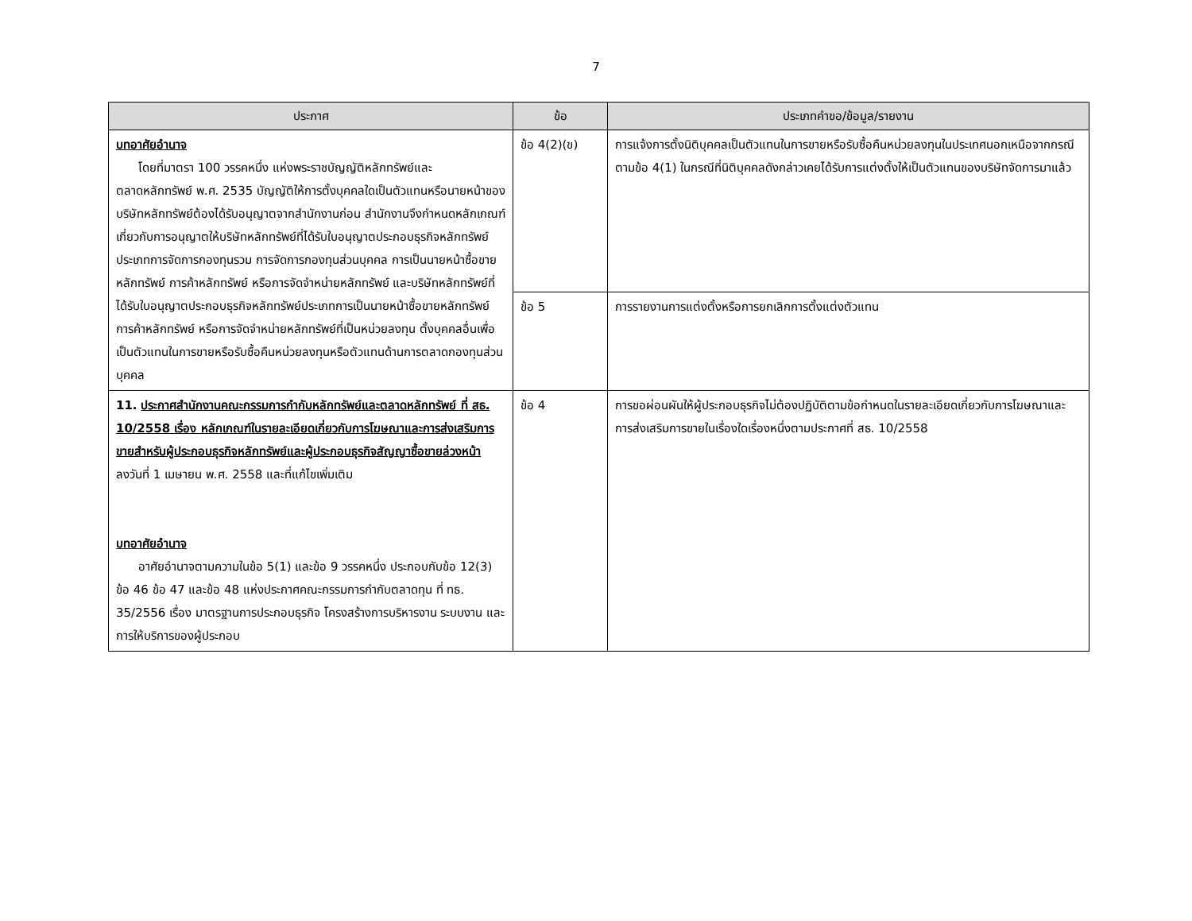7
| ประกาศ | ข้อ | ประเภทคำขอ/ข้อมูล/รายงาน |
| --- | --- | --- |
| บทอาศัยอำนาจ โดยที่มาตรา 100 วรรคหนึ่ง แห่งพระราชบัญญัติหลักทรัพย์และตลาดหลักทรัพย์ พ.ศ. 2535 บัญญัติให้การตั้งบุคคลใดเป็นตัวแทนหรือนายหน้าของบริษัทหลักทรัพย์ต้องได้รับอนุญาตจากสำนักงานก่อน สำนักงานจึงกำหนดหลักเกณฑ์เกี่ยวกับการอนุญาตให้บริษัทหลักทรัพย์ที่ได้รับใบอนุญาตประกอบธุรกิจหลักทรัพย์ประเภทการจัดการกองทุนรวม การจัดการกองทุนส่วนบุคคล การเป็นนายหน้าซื้อขายหลักทรัพย์ การค้าหลักทรัพย์ หรือการจัดจำหน่ายหลักทรัพย์ และบริษัทหลักทรัพย์ที่ได้รับใบอนุญาตประกอบธุรกิจหลักทรัพย์ประเภทการเป็นนายหน้าซื้อขายหลักทรัพย์ การค้าหลักทรัพย์ หรือการจัดจำหน่ายหลักทรัพย์ที่เป็นหน่วยลงทุน ตั้งบุคคลอื่นเพื่อเป็นตัวแทนในการขายหรือรับซื้อคืนหน่วยลงทุนหรือตัวแทนด้านการตลาดกองทุนส่วนบุคคล | ข้อ 4(2)(ข) | การแจ้งการตั้งนิติบุคคลเป็นตัวแทนในการขายหรือรับซื้อคืนหน่วยลงทุนในประเทศนอกเหนือจากกรณีตามข้อ 4(1) ในกรณีที่นิติบุคคลดังกล่าวเคยได้รับการแต่งตั้งให้เป็นตัวแทนของบริษัทจัดการมาแล้ว |
| | ข้อ 5 | การรายงานการแต่งตั้งหรือการยกเลิกการตั้งแต่งตัวแทน |
| 11. ประกาศสำนักงานคณะกรรมการกำกับหลักทรัพย์และตลาดหลักทรัพย์ ที่ สธ. 10/2558 เรื่อง หลักเกณฑ์ในรายละเอียดเกี่ยวกับการโฆษณาและการส่งเสริมการขายสำหรับผู้ประกอบธุรกิจหลักทรัพย์และผู้ประกอบธุรกิจสัญญาซื้อขายล่วงหน้า ลงวันที่ 1 เมษายน พ.ศ. 2558 และที่แก้ไขเพิ่มเติม บทอาศัยอำนาจ อาศัยอำนาจตามความในข้อ 5(1) และข้อ 9 วรรคหนึ่ง ประกอบกับข้อ 12(3) ข้อ 46 ข้อ 47 และข้อ 48 แห่งประกาศคณะกรรมการกำกับตลาดทุน ที่ ทธ. 35/2556 เรื่อง มาตรฐานการประกอบธุรกิจ โครงสร้างการบริหารงาน ระบบงาน และการให้บริการของผู้ประกอบ | ข้อ 4 | การขอผ่อนผันให้ผู้ประกอบธุรกิจไม่ต้องปฏิบัติตามข้อกำหนดในรายละเอียดเกี่ยวกับการโฆษณาและการส่งเสริมการขายในเรื่องใดเรื่องหนึ่งตามประกาศที่ สธ. 10/2558 |